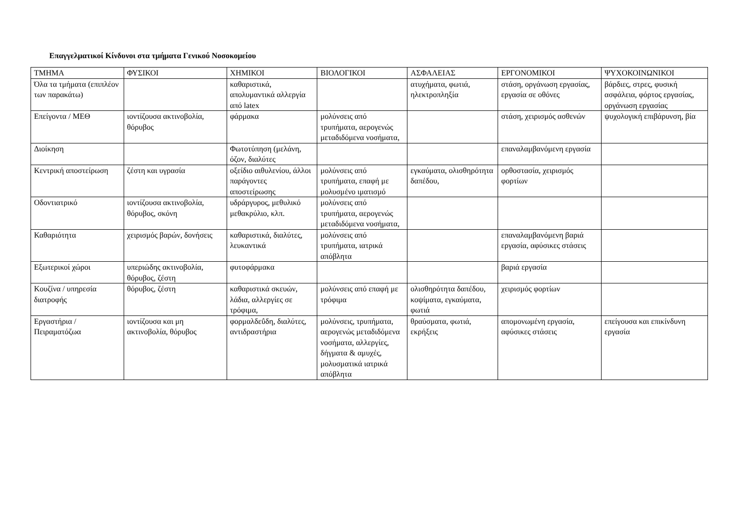Επαγγελματικοί Κίνδυνοι στα τμήματα Γενικού Νοσοκομείου
| ΤΜΗΜΑ | ΦΥΣΙΚΟΙ | ΧΗΜΙΚΟΙ | ΒΙΟΛΟΓΙΚΟΙ | ΑΣΦΑΛΕΙΑΣ | ΕΡΓΟΝΟΜΙΚΟΙ | ΨΥΧΟΚΟΙΝΩΝΙΚΟΙ |
| --- | --- | --- | --- | --- | --- | --- |
| Όλα τα τμήματα (επιπλέον των παρακάτω) | | καθαριστικά, απολυμαντικά αλλεργία από latex | | ατυχήματα, φωτιά, ηλεκτροπληξία | στάση, οργάνωση εργασίας, εργασία σε οθόνες | βάρδιες, στρες, φυσική ασφάλεια, φόρτος εργασίας, οργάνωση εργασίας |
| Επείγοντα / ΜΕΘ | ιοντίζουσα ακτινοβολία, θόρυβος | φάρμακα | μολύνσεις από τρυπήματα, αερογενώς μεταδιδόμενα νοσήματα, | | στάση, χειρισμός ασθενών | ψυχολογική επιβάρυνση, βία |
| Διοίκηση | | Φωτοτύπηση (μελάνη, όζον, διαλύτες | | | επαναλαμβανόμενη εργασία | |
| Κεντρική αποστείρωση | ζέστη και υγρασία | οξείδιο αιθυλενίου, άλλοι παράγοντες αποστείρωσης | μολύνσεις από τρυπήματα, επαφή με μολυσμένο ιματισμό | εγκαύματα, ολισθηρότητα δαπέδου, | ορθοστασία, χειρισμός φορτίων | |
| Οδοντιατρικό | ιοντίζουσα ακτινοβολία, θόρυβος, σκόνη | υδράργυρος, μεθυλικό μεθακρύλιο, κλπ. | μολύνσεις από τρυπήματα, αερογενώς μεταδιδόμενα νοσήματα, | | | |
| Καθαριότητα | χειρισμός βαρών, δονήσεις | καθαριστικά, διαλύτες, λευκαντικά | μολύνσεις από τρυπήματα, ιατρικά απόβλητα | | επαναλαμβανόμενη βαριά εργασία, αφύσικες στάσεις | |
| Εξωτερικοί χώροι | υπεριώδης ακτινοβολία, θόρυβος, ζέστη | φυτοφάρμακα | | | βαριά εργασία | |
| Κουζίνα / υπηρεσία διατροφής | θόρυβος, ζέστη | καθαριστικά σκευών, λάδια, αλλεργίες σε τρόφιμα, | μολύνσεις από επαφή με τρόφιμα | ολισθηρότητα δαπέδου, κοψίματα, εγκαύματα, φωτιά | χειρισμός φορτίων | |
| Εργαστήρια / Πειραματόζωα | ιοντίζουσα και μη ακτινοβολία, θόρυβος | φορμαλδεΰδη, διαλύτες, αντιδραστήρια | μολύνσεις, τρυπήματα, αερογενώς μεταδιδόμενα νοσήματα, αλλεργίες, δήγματα & αμυχές, μολυσματικά ιατρικά απόβλητα | θραύσματα, φωτιά, εκρήξεις | απομονωμένη εργασία, αφύσικες στάσεις | επείγουσα και επικίνδυνη εργασία |